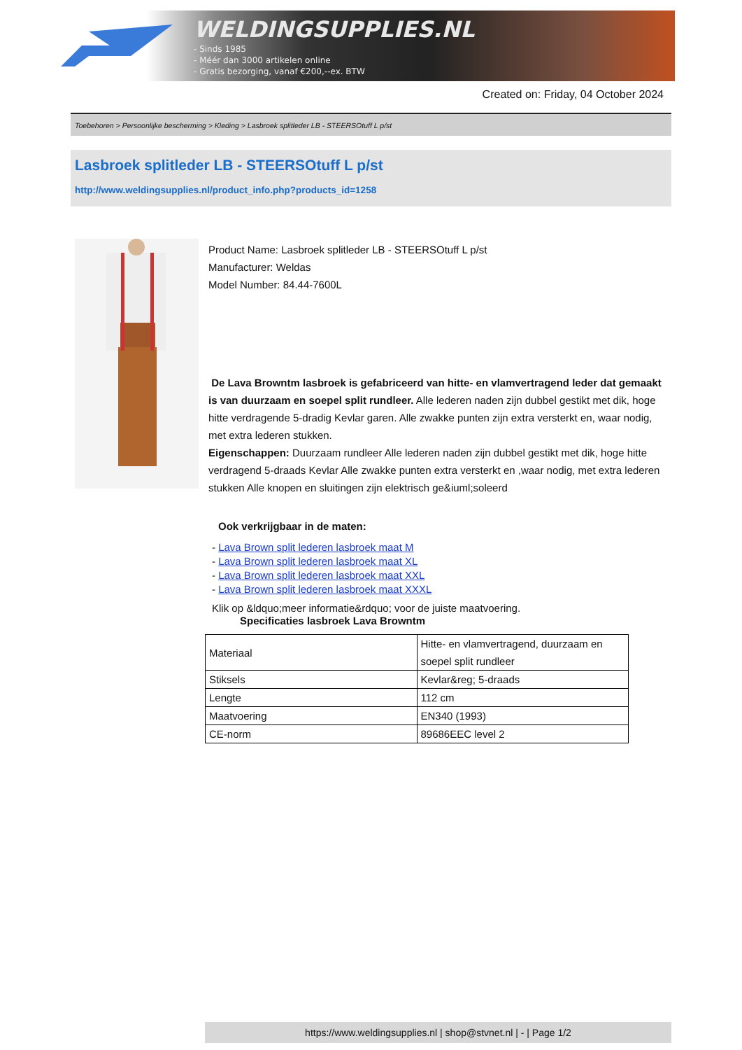WELDINGSUPPLIES.NL
- Sinds 1985
- Méér dan 3000 artikelen online
- Gratis bezorging, vanaf €200,--ex. BTW
Created on: Friday, 04 October 2024
Toebehoren > Persoonlijke bescherming > Kleding > Lasbroek splitleder LB - STEERSOtuff L p/st
Lasbroek splitleder LB - STEERSOtuff L p/st
http://www.weldingsupplies.nl/product_info.php?products_id=1258
Product Name: Lasbroek splitleder LB - STEERSOtuff L p/st
Manufacturer: Weldas
Model Number: 84.44-7600L
De Lava Browntm lasbroek is gefabriceerd van hitte- en vlamvertragend leder dat gemaakt is van duurzaam en soepel split rundleer. Alle lederen naden zijn dubbel gestikt met dik, hoge hitte verdragende 5-dradig Kevlar garen. Alle zwakke punten zijn extra versterkt en, waar nodig, met extra lederen stukken.
Eigenschappen: Duurzaam rundleer Alle lederen naden zijn dubbel gestikt met dik, hoge hitte verdragend 5-draads Kevlar Alle zwakke punten extra versterkt en ,waar nodig, met extra lederen stukken Alle knopen en sluitingen zijn elektrisch ge&iuml;soleerd
Ook verkrijgbaar in de maten:
- Lava Brown split lederen lasbroek maat M
- Lava Brown split lederen lasbroek maat XL
- Lava Brown split lederen lasbroek maat XXL
- Lava Brown split lederen lasbroek maat XXXL
Klik op &ldquo;meer informatie&rdquo; voor de juiste maatvoering.
Specificaties lasbroek Lava Browntm
| Materiaal | Hitte- en vlamvertragend, duurzaam en soepel split rundleer |
| Stiksels | Kevlar&reg; 5-draads |
| Lengte | 112 cm |
| Maatvoering | EN340 (1993) |
| CE-norm | 89686EEC level 2 |
https://www.weldingsupplies.nl | shop@stvnet.nl | - | Page 1/2